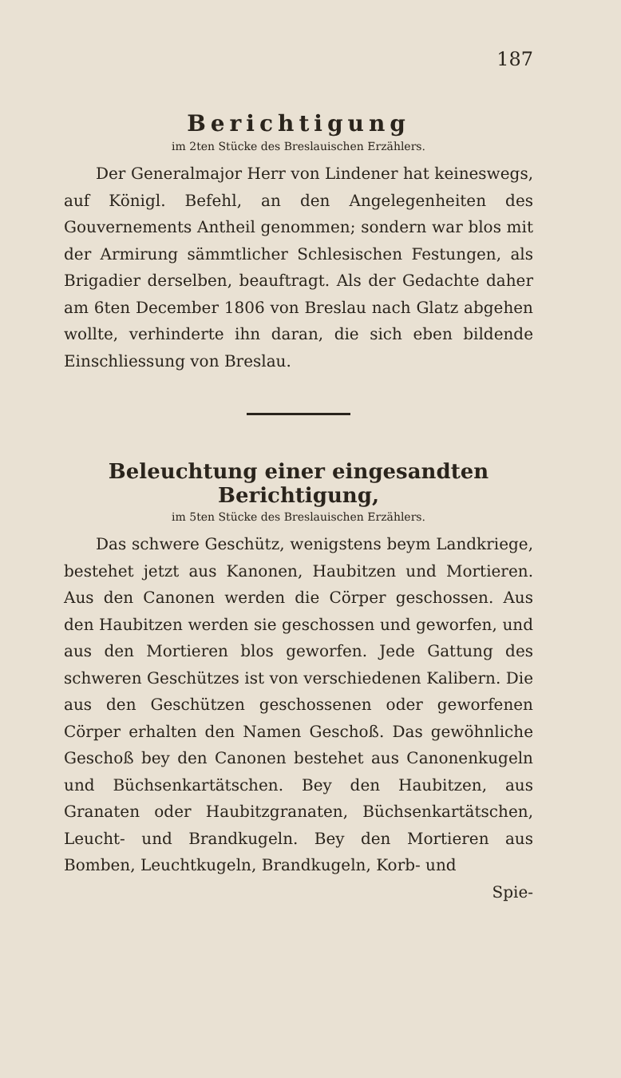187
Berichtigung
im 2ten Stücke des Breslauischen Erzählers.
Der Generalmajor Herr von Lindener hat keineswegs, auf Königl. Befehl, an den Angelegenheiten des Gouvernements Antheil genommen; sondern war blos mit der Armirung sämmtlicher Schlesischen Festungen, als Brigadier derselben, beauftragt. Als der Gedachte daher am 6ten December 1806 von Breslau nach Glatz abgehen wollte, verhinderte ihn daran, die sich eben bildende Einschliessung von Breslau.
Beleuchtung einer eingesandten Berichtigung,
im 5ten Stücke des Breslauischen Erzählers.
Das schwere Geschütz, wenigstens beym Landkriege, bestehet jetzt aus Kanonen, Haubitzen und Mortieren. Aus den Canonen werden die Cörper geschossen. Aus den Haubitzen werden sie geschossen und geworfen, und aus den Mortieren blos geworfen. Jede Gattung des schweren Geschützes ist von verschiedenen Kalibern. Die aus den Geschützen geschossenen oder geworfenen Cörper erhalten den Namen Geschoß. Das gewöhnliche Geschoß bey den Canonen bestehet aus Canonenkugeln und Büchsenkartätschen. Bey den Haubitzen, aus Granaten oder Haubitzgranaten, Büchsenkartätschen, Leucht- und Brandkugeln. Bey den Mortieren aus Bomben, Leuchtkugeln, Brandkugeln, Korb- und
Spie-